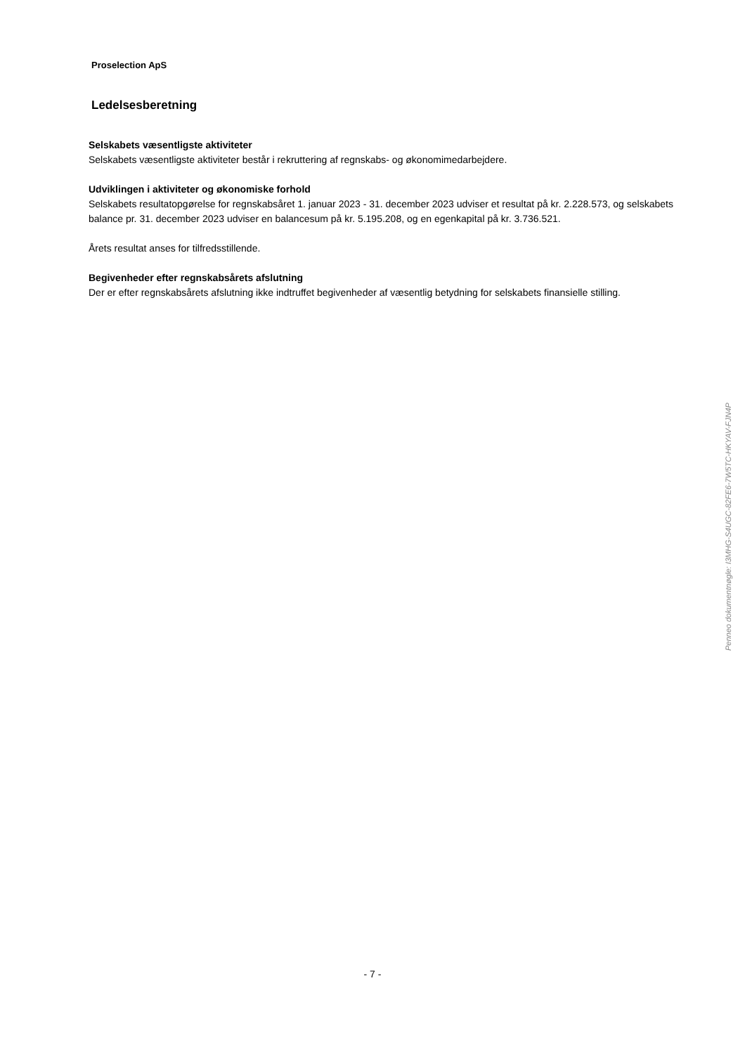Proselection ApS
Ledelsesberetning
Selskabets væsentligste aktiviteter
Selskabets væsentligste aktiviteter består i rekruttering af regnskabs- og økonomimedarbejdere.
Udviklingen i aktiviteter og økonomiske forhold
Selskabets resultatopgørelse for regnskabsåret 1. januar 2023 - 31. december 2023 udviser et resultat på kr. 2.228.573, og selskabets balance pr. 31. december 2023 udviser en balancesum på kr. 5.195.208, og en egenkapital på kr. 3.736.521.
Årets resultat anses for tilfredsstillende.
Begivenheder efter regnskabsårets afslutning
Der er efter regnskabsårets afslutning ikke indtruffet begivenheder af væsentlig betydning for selskabets finansielle stilling.
Penneo dokumentnøgle: I3MHG-S4UGC-82FE6-7W5TC-HKYAV-FJN4P
- 7 -